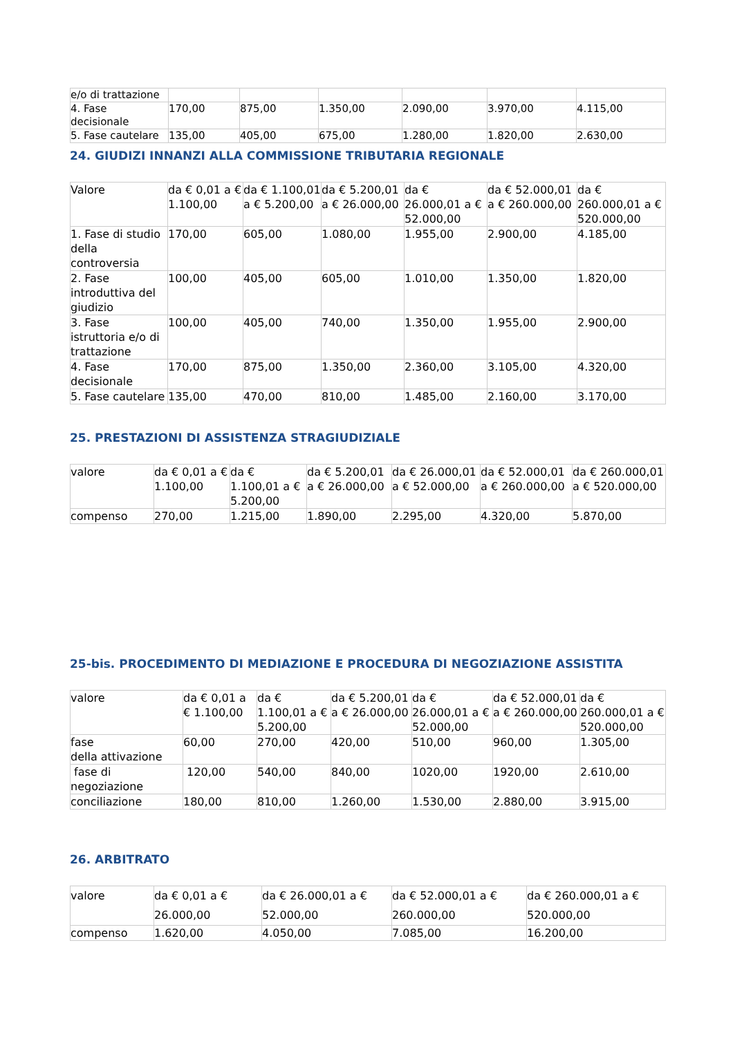| e/o di trattazione | | | | | | |
| 4. Fase decisionale | 170,00 | 875,00 | 1.350,00 | 2.090,00 | 3.970,00 | 4.115,00 |
| 5. Fase cautelare | 135,00 | 405,00 | 675,00 | 1.280,00 | 1.820,00 | 2.630,00 |
24. GIUDIZI INNANZI ALLA COMMISSIONE TRIBUTARIA REGIONALE
| Valore | da € 0,01 a € 1.100,00 | da € 1.100,01 a € 5.200,00 | da € 5.200,01 a € 26.000,00 | da € 26.000,01 a € 52.000,00 | da € 52.000,01 a € 260.000,00 | da € 260.000,01 a € 520.000,00 |
| 1. Fase di studio della controversia | 170,00 | 605,00 | 1.080,00 | 1.955,00 | 2.900,00 | 4.185,00 |
| 2. Fase introduttiva del giudizio | 100,00 | 405,00 | 605,00 | 1.010,00 | 1.350,00 | 1.820,00 |
| 3. Fase istruttoria e/o di trattazione | 100,00 | 405,00 | 740,00 | 1.350,00 | 1.955,00 | 2.900,00 |
| 4. Fase decisionale | 170,00 | 875,00 | 1.350,00 | 2.360,00 | 3.105,00 | 4.320,00 |
| 5. Fase cautelare | 135,00 | 470,00 | 810,00 | 1.485,00 | 2.160,00 | 3.170,00 |
25. PRESTAZIONI DI ASSISTENZA STRAGIUDIZIALE
| valore | da € 0,01 a € 1.100,00 | da € 1.100,01 a € 5.200,00 | da € 5.200,01 a € 26.000,00 | da € 26.000,01 a € 52.000,00 | da € 52.000,01 a € 260.000,00 | da € 260.000,01 a € 520.000,00 |
| compenso | 270,00 | 1.215,00 | 1.890,00 | 2.295,00 | 4.320,00 | 5.870,00 |
25-bis. PROCEDIMENTO DI MEDIAZIONE E PROCEDURA DI NEGOZIAZIONE ASSISTITA
| valore | da € 0,01 a € 1.100,00 | da € 1.100,01 a € 5.200,00 | da € 5.200,01 a € 26.000,00 | da € 26.000,01 a € 52.000,00 | da € 52.000,01 a € 260.000,00 | da € 260.000,01 a € 520.000,00 |
| fase della attivazione | 60,00 | 270,00 | 420,00 | 510,00 | 960,00 | 1.305,00 |
| fase di negoziazione | 120,00 | 540,00 | 840,00 | 1020,00 | 1920,00 | 2.610,00 |
| conciliazione | 180,00 | 810,00 | 1.260,00 | 1.530,00 | 2.880,00 | 3.915,00 |
26. ARBITRATO
| valore | da € 0,01 a € 26.000,00 | da € 26.000,01 a € 52.000,00 | da € 52.000,01 a € 260.000,00 | da € 260.000,01 a € 520.000,00 |
| compenso | 1.620,00 | 4.050,00 | 7.085,00 | 16.200,00 |